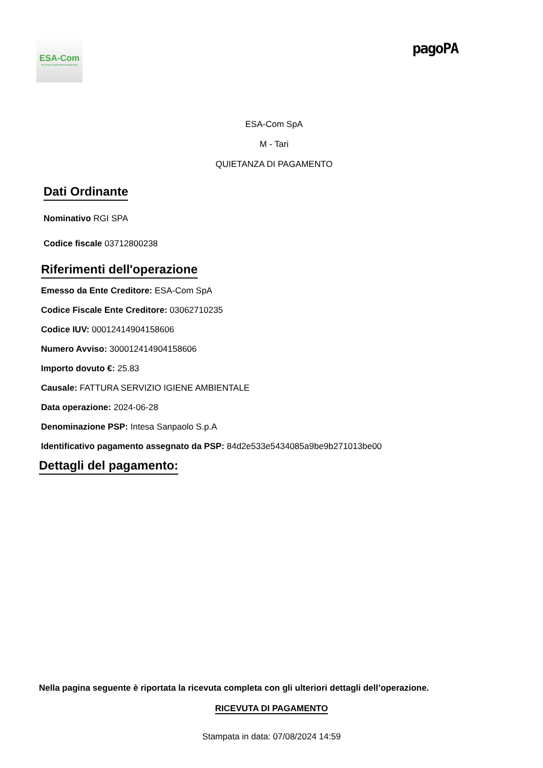ESA-Com
Eco Servizi Ambientali Comunali SpA
pagoPA
ESA-Com SpA
M - Tari
QUIETANZA DI PAGAMENTO
Dati Ordinante
Nominativo RGI SPA
Codice fiscale 03712800238
Riferimenti dell'operazione
Emesso da Ente Creditore: ESA-Com SpA
Codice Fiscale Ente Creditore: 03062710235
Codice IUV: 00012414904158606
Numero Avviso: 300012414904158606
Importo dovuto €: 25.83
Causale: FATTURA SERVIZIO IGIENE AMBIENTALE
Data operazione: 2024-06-28
Denominazione PSP: Intesa Sanpaolo S.p.A
Identificativo pagamento assegnato da PSP: 84d2e533e5434085a9be9b271013be00
Dettagli del pagamento:
Nella pagina seguente è riportata la ricevuta completa con gli ulteriori dettagli dell’operazione.
RICEVUTA DI PAGAMENTO
Stampata in data: 07/08/2024 14:59